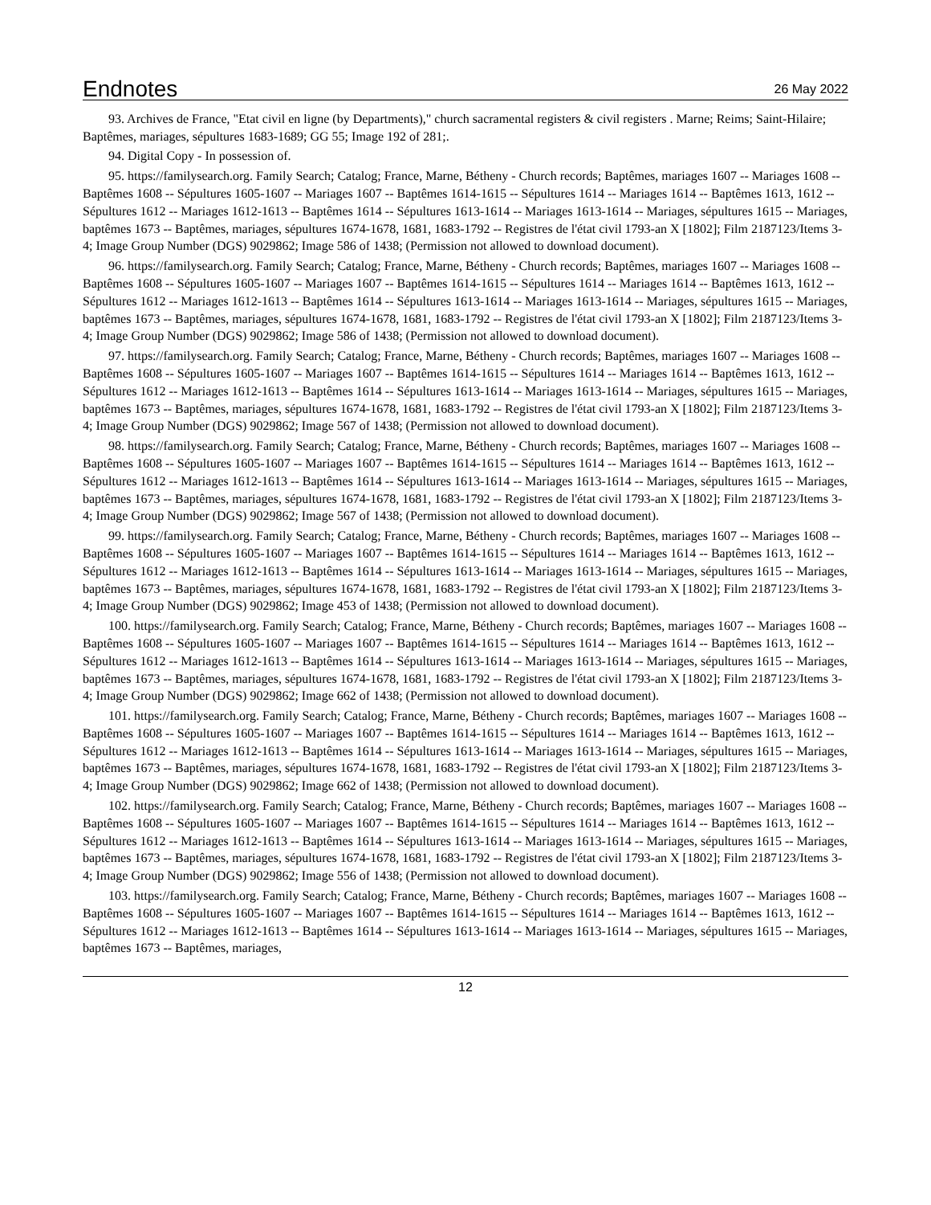Endnotes
26 May 2022
93. Archives de France, "Etat civil en ligne (by Departments)," church sacramental registers & civil registers . Marne; Reims; Saint-Hilaire; Baptêmes, mariages, sépultures 1683-1689; GG 55; Image 192 of 281;.
94. Digital Copy - In possession of.
95. https://familysearch.org. Family Search; Catalog; France, Marne, Bétheny - Church records; Baptêmes, mariages 1607 -- Mariages 1608 -- Baptêmes 1608 -- Sépultures 1605-1607 -- Mariages 1607 -- Baptêmes 1614-1615 -- Sépultures 1614 -- Mariages 1614 -- Baptêmes 1613, 1612 -- Sépultures 1612 -- Mariages 1612-1613 -- Baptêmes 1614 -- Sépultures 1613-1614 -- Mariages 1613-1614 -- Mariages, sépultures 1615 -- Mariages, baptêmes 1673 -- Baptêmes, mariages, sépultures 1674-1678, 1681, 1683-1792 -- Registres de l'état civil 1793-an X [1802]; Film 2187123/Items 3-4; Image Group Number (DGS) 9029862; Image 586 of 1438; (Permission not allowed to download document).
96. https://familysearch.org. Family Search; Catalog; France, Marne, Bétheny - Church records; Baptêmes, mariages 1607 -- Mariages 1608 -- Baptêmes 1608 -- Sépultures 1605-1607 -- Mariages 1607 -- Baptêmes 1614-1615 -- Sépultures 1614 -- Mariages 1614 -- Baptêmes 1613, 1612 -- Sépultures 1612 -- Mariages 1612-1613 -- Baptêmes 1614 -- Sépultures 1613-1614 -- Mariages 1613-1614 -- Mariages, sépultures 1615 -- Mariages, baptêmes 1673 -- Baptêmes, mariages, sépultures 1674-1678, 1681, 1683-1792 -- Registres de l'état civil 1793-an X [1802]; Film 2187123/Items 3-4; Image Group Number (DGS) 9029862; Image 586 of 1438; (Permission not allowed to download document).
97. https://familysearch.org. Family Search; Catalog; France, Marne, Bétheny - Church records; Baptêmes, mariages 1607 -- Mariages 1608 -- Baptêmes 1608 -- Sépultures 1605-1607 -- Mariages 1607 -- Baptêmes 1614-1615 -- Sépultures 1614 -- Mariages 1614 -- Baptêmes 1613, 1612 -- Sépultures 1612 -- Mariages 1612-1613 -- Baptêmes 1614 -- Sépultures 1613-1614 -- Mariages 1613-1614 -- Mariages, sépultures 1615 -- Mariages, baptêmes 1673 -- Baptêmes, mariages, sépultures 1674-1678, 1681, 1683-1792 -- Registres de l'état civil 1793-an X [1802]; Film 2187123/Items 3-4; Image Group Number (DGS) 9029862; Image 567 of 1438; (Permission not allowed to download document).
98. https://familysearch.org. Family Search; Catalog; France, Marne, Bétheny - Church records; Baptêmes, mariages 1607 -- Mariages 1608 -- Baptêmes 1608 -- Sépultures 1605-1607 -- Mariages 1607 -- Baptêmes 1614-1615 -- Sépultures 1614 -- Mariages 1614 -- Baptêmes 1613, 1612 -- Sépultures 1612 -- Mariages 1612-1613 -- Baptêmes 1614 -- Sépultures 1613-1614 -- Mariages 1613-1614 -- Mariages, sépultures 1615 -- Mariages, baptêmes 1673 -- Baptêmes, mariages, sépultures 1674-1678, 1681, 1683-1792 -- Registres de l'état civil 1793-an X [1802]; Film 2187123/Items 3-4; Image Group Number (DGS) 9029862; Image 567 of 1438; (Permission not allowed to download document).
99. https://familysearch.org. Family Search; Catalog; France, Marne, Bétheny - Church records; Baptêmes, mariages 1607 -- Mariages 1608 -- Baptêmes 1608 -- Sépultures 1605-1607 -- Mariages 1607 -- Baptêmes 1614-1615 -- Sépultures 1614 -- Mariages 1614 -- Baptêmes 1613, 1612 -- Sépultures 1612 -- Mariages 1612-1613 -- Baptêmes 1614 -- Sépultures 1613-1614 -- Mariages 1613-1614 -- Mariages, sépultures 1615 -- Mariages, baptêmes 1673 -- Baptêmes, mariages, sépultures 1674-1678, 1681, 1683-1792 -- Registres de l'état civil 1793-an X [1802]; Film 2187123/Items 3-4; Image Group Number (DGS) 9029862; Image 453 of 1438; (Permission not allowed to download document).
100. https://familysearch.org. Family Search; Catalog; France, Marne, Bétheny - Church records; Baptêmes, mariages 1607 -- Mariages 1608 -- Baptêmes 1608 -- Sépultures 1605-1607 -- Mariages 1607 -- Baptêmes 1614-1615 -- Sépultures 1614 -- Mariages 1614 -- Baptêmes 1613, 1612 -- Sépultures 1612 -- Mariages 1612-1613 -- Baptêmes 1614 -- Sépultures 1613-1614 -- Mariages 1613-1614 -- Mariages, sépultures 1615 -- Mariages, baptêmes 1673 -- Baptêmes, mariages, sépultures 1674-1678, 1681, 1683-1792 -- Registres de l'état civil 1793-an X [1802]; Film 2187123/Items 3-4; Image Group Number (DGS) 9029862; Image 662 of 1438; (Permission not allowed to download document).
101. https://familysearch.org. Family Search; Catalog; France, Marne, Bétheny - Church records; Baptêmes, mariages 1607 -- Mariages 1608 -- Baptêmes 1608 -- Sépultures 1605-1607 -- Mariages 1607 -- Baptêmes 1614-1615 -- Sépultures 1614 -- Mariages 1614 -- Baptêmes 1613, 1612 -- Sépultures 1612 -- Mariages 1612-1613 -- Baptêmes 1614 -- Sépultures 1613-1614 -- Mariages 1613-1614 -- Mariages, sépultures 1615 -- Mariages, baptêmes 1673 -- Baptêmes, mariages, sépultures 1674-1678, 1681, 1683-1792 -- Registres de l'état civil 1793-an X [1802]; Film 2187123/Items 3-4; Image Group Number (DGS) 9029862; Image 662 of 1438; (Permission not allowed to download document).
102. https://familysearch.org. Family Search; Catalog; France, Marne, Bétheny - Church records; Baptêmes, mariages 1607 -- Mariages 1608 -- Baptêmes 1608 -- Sépultures 1605-1607 -- Mariages 1607 -- Baptêmes 1614-1615 -- Sépultures 1614 -- Mariages 1614 -- Baptêmes 1613, 1612 -- Sépultures 1612 -- Mariages 1612-1613 -- Baptêmes 1614 -- Sépultures 1613-1614 -- Mariages 1613-1614 -- Mariages, sépultures 1615 -- Mariages, baptêmes 1673 -- Baptêmes, mariages, sépultures 1674-1678, 1681, 1683-1792 -- Registres de l'état civil 1793-an X [1802]; Film 2187123/Items 3-4; Image Group Number (DGS) 9029862; Image 556 of 1438; (Permission not allowed to download document).
103. https://familysearch.org. Family Search; Catalog; France, Marne, Bétheny - Church records; Baptêmes, mariages 1607 -- Mariages 1608 -- Baptêmes 1608 -- Sépultures 1605-1607 -- Mariages 1607 -- Baptêmes 1614-1615 -- Sépultures 1614 -- Mariages 1614 -- Baptêmes 1613, 1612 -- Sépultures 1612 -- Mariages 1612-1613 -- Baptêmes 1614 -- Sépultures 1613-1614 -- Mariages 1613-1614 -- Mariages, sépultures 1615 -- Mariages, baptêmes 1673 -- Baptêmes, mariages,
12